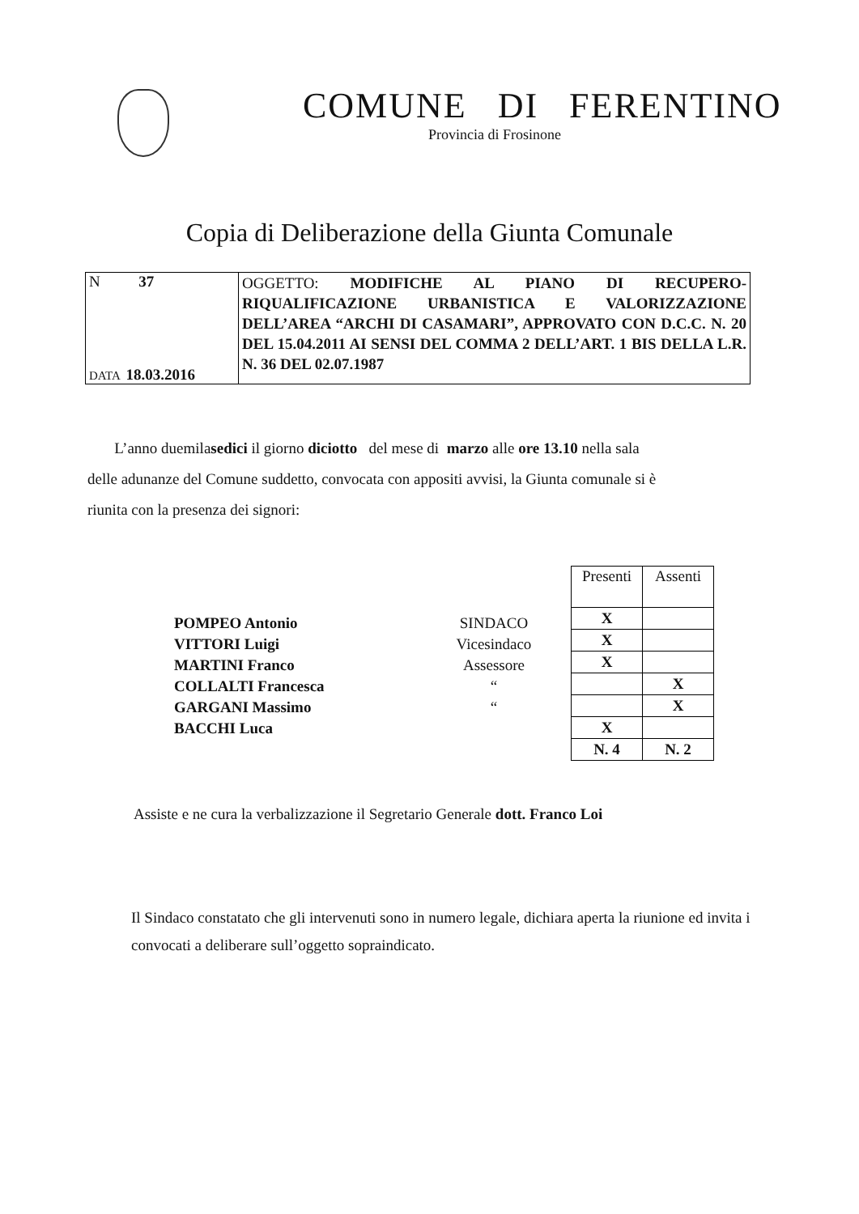COMUNE DI FERENTINO
Provincia di Frosinone
Copia di Deliberazione della Giunta Comunale
| N 37 DATA 18.03.2016 | OGGETTO: MODIFICHE AL PIANO DI RECUPERO-RIQUALIFICAZIONE URBANISTICA E VALORIZZAZIONE DELL’AREA “ARCHI DI CASAMARI”, APPROVATO CON D.C.C. N. 20 DEL 15.04.2011 AI SENSI DEL COMMA 2 DELL’ART. 1 BIS DELLA L.R. N. 36 DEL 02.07.1987 |
L’anno duemilasedici il giorno diciotto del mese di marzo alle ore 13.10 nella sala delle adunanze del Comune suddetto, convocata con appositi avvisi, la Giunta comunale si è riunita con la presenza dei signori:
POMPEO Antonio
VITTORI Luigi
MARTINI Franco
COLLALTI Francesca
GARGANI Massimo
BACCHI Luca
SINDACO
Vicesindaco
Assessore
“
“
| Presenti | Assenti |
| --- | --- |
| X | |
| X | |
| X | |
| | X |
| | X |
| X | |
| N. 4 | N. 2 |
Assiste e ne cura la verbalizzazione il Segretario Generale dott. Franco Loi
Il Sindaco constatato che gli intervenuti sono in numero legale, dichiara aperta la riunione ed invita i convocati a deliberare sull’oggetto sopraindicato.